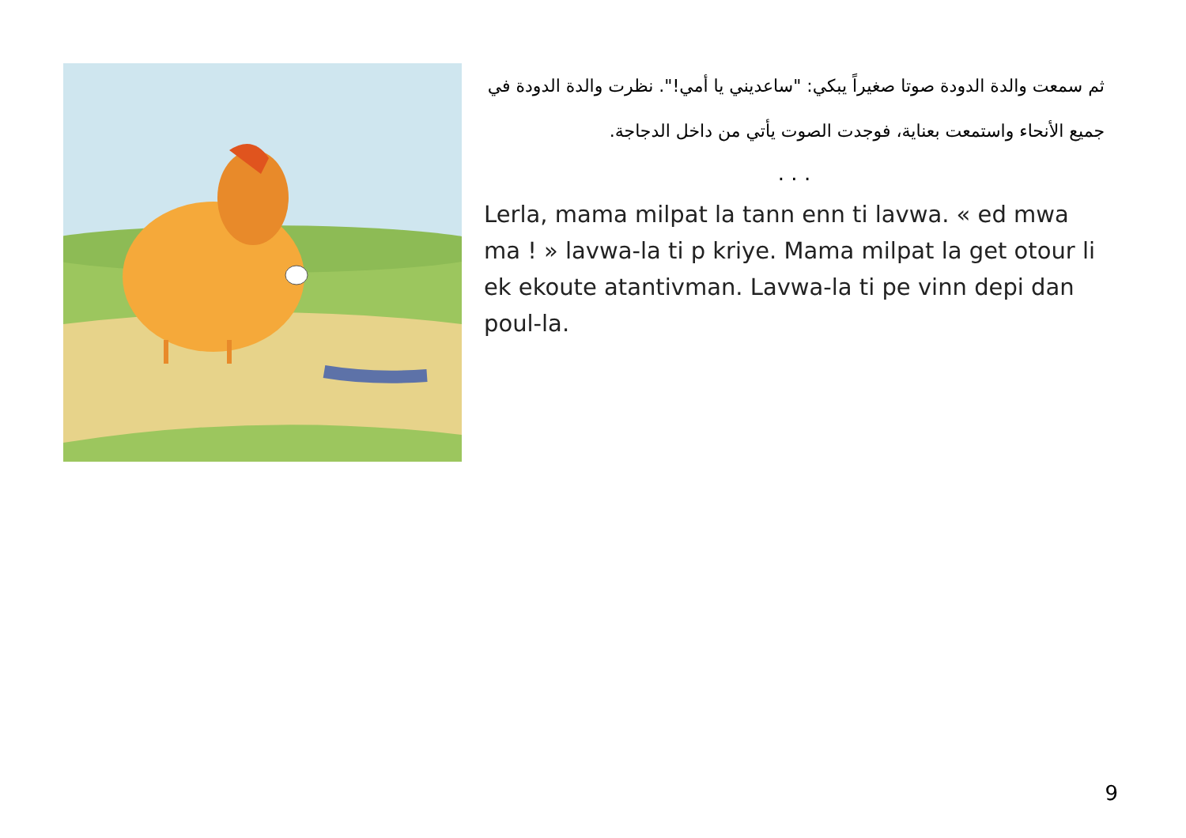ثم سمعت والدة الدودة صوتا صغيراً يبكي: "ساعديني يا أمي!". نظرت والدة الدودة في جميع الأنحاء واستمعت بعناية، فوجدت الصوت يأتي من داخل الدجاجة.
. . .
Lerla, mama milpat la tann enn ti lavwa. « ed mwa ma ! » lavwa-la ti p kriye. Mama milpat la get otour li ek ekoute atantivman. Lavwa-la ti pe vinn depi dan poul-la.
9